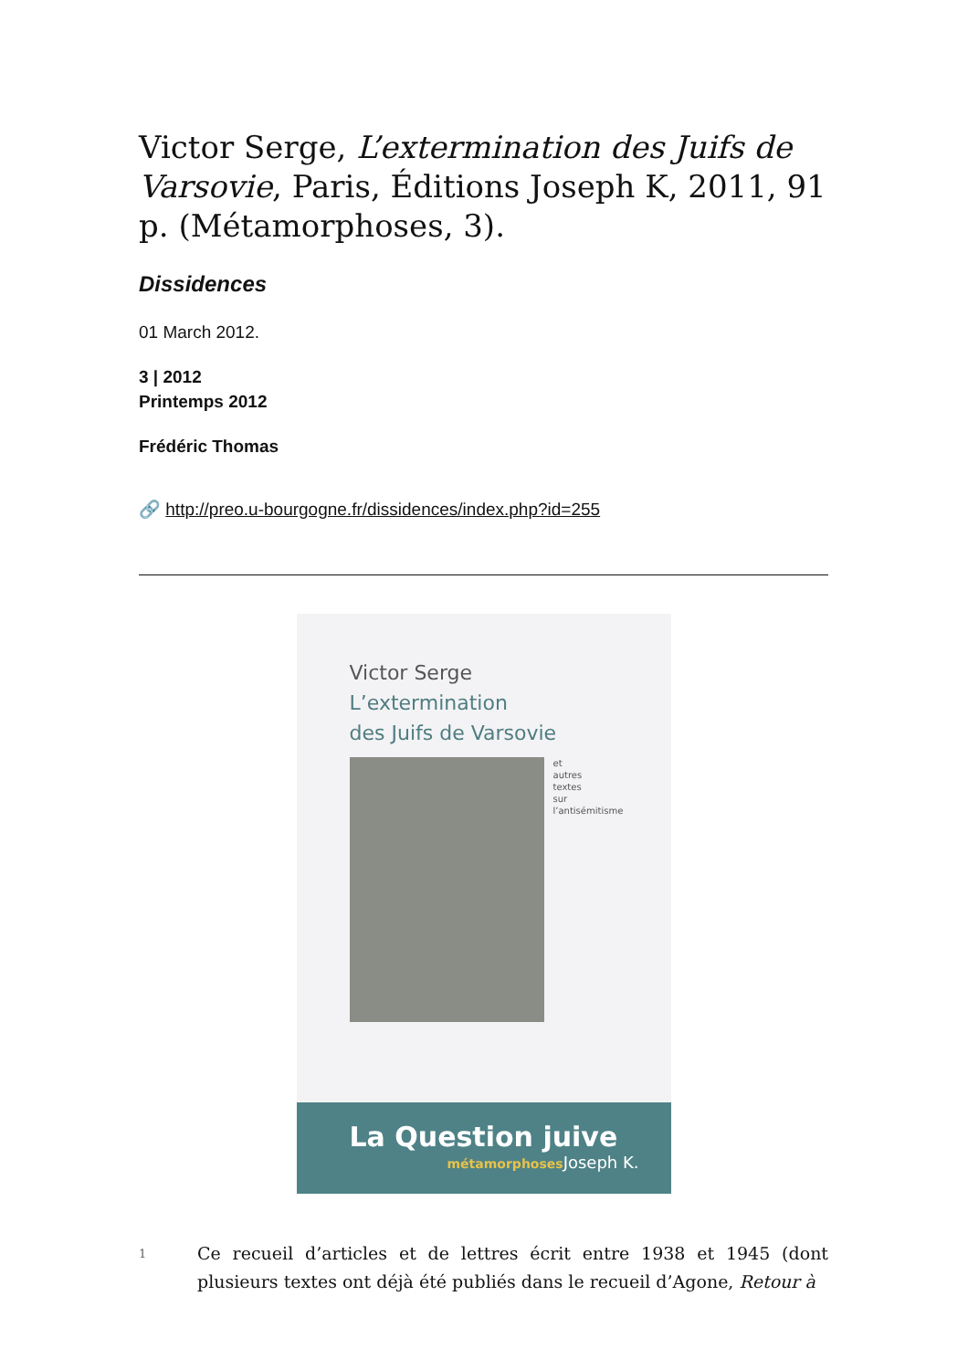Victor Serge, L’extermination des Juifs de Varsovie, Paris, Éditions Joseph K, 2011, 91 p. (Métamorphoses, 3).
Dissidences
01 March 2012.
3 | 2012
Printemps 2012
Frédéric Thomas
🔗 http://preo.u-bourgogne.fr/dissidences/index.php?id=255
Victor Serge
L’extermination
des Juifs de Varsovie
et
autres
textes
sur
l’antisémitisme
La Question juive
métamorphoses Joseph K.
1
Ce recueil d’articles et de lettres écrit entre 1938 et 1945 (dont plusieurs textes ont déjà été publiés dans le recueil d’Agone, Retour à